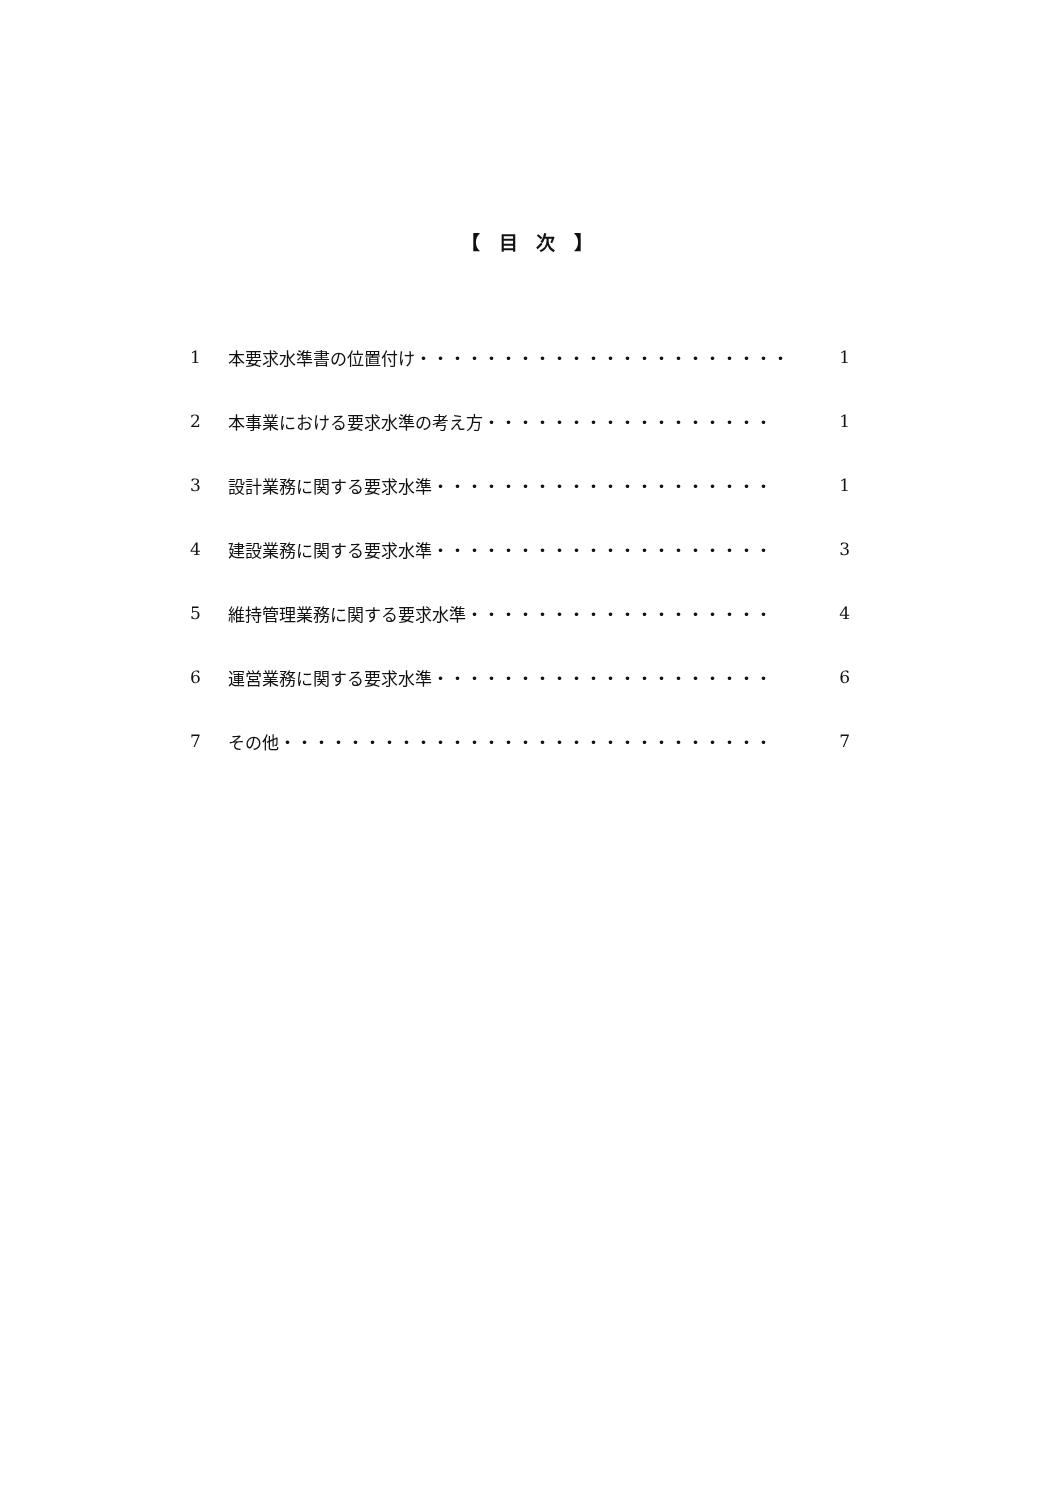【 目 次 】
1 本要求水準書の位置付け・・・・・・・・・・・・・・・・・・・・・・ 1
2 本事業における要求水準の考え方・・・・・・・・・・・・・・・・・ 1
3 設計業務に関する要求水準・・・・・・・・・・・・・・・・・・・・ 1
4 建設業務に関する要求水準・・・・・・・・・・・・・・・・・・・・ 3
5 維持管理業務に関する要求水準・・・・・・・・・・・・・・・・・・ 4
6 運営業務に関する要求水準・・・・・・・・・・・・・・・・・・・・ 6
7 その他・・・・・・・・・・・・・・・・・・・・・・・・・・・・・ 7